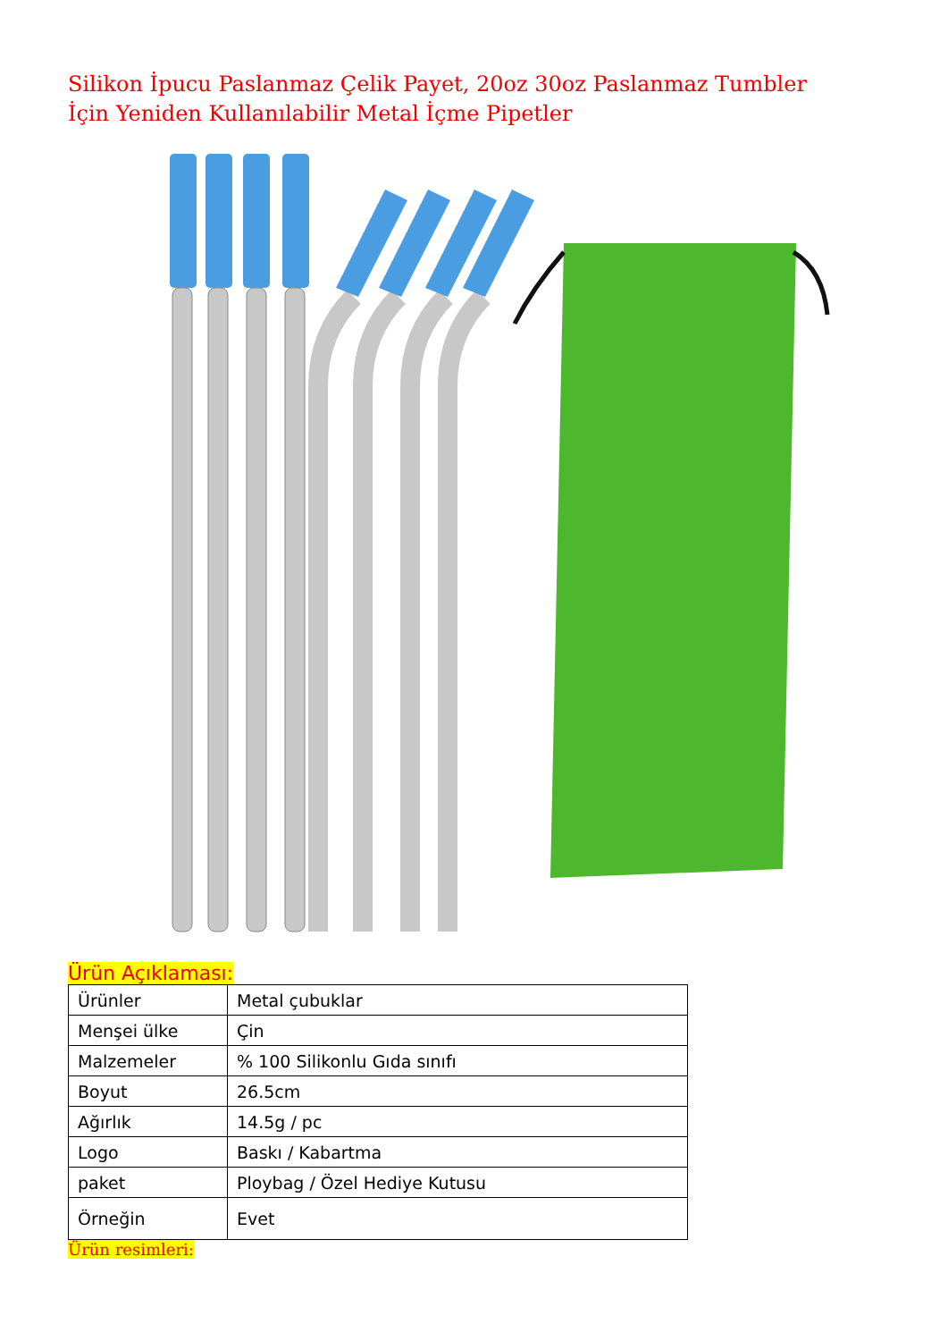Silikon İpucu Paslanmaz Çelik Payet, 20oz 30oz Paslanmaz Tumbler İçin Yeniden Kullanılabilir Metal İçme Pipetler
Ürün Açıklaması:
| Ürünler | Metal çubuklar |
| Menşei ülke | Çin |
| Malzemeler | % 100 Silikonlu Gıda sınıfı |
| Boyut | 26.5cm |
| Ağırlık | 14.5g / pc |
| Logo | Baskı / Kabartma |
| paket | Ploybag / Özel Hediye Kutusu |
| Örneğin | Evet |
Ürün resimleri: